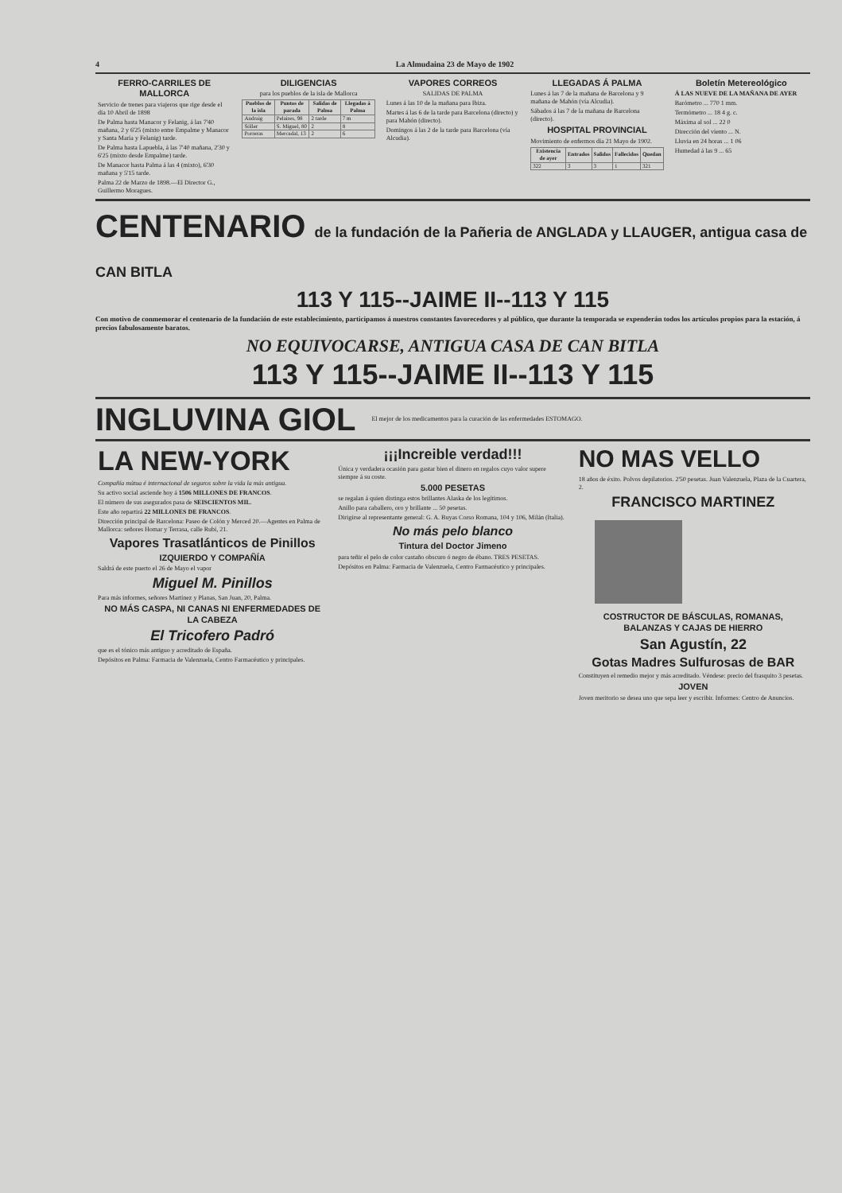4 La Almudaina 23 de Mayo de 1902
FERRO-CARRILES DE MALLORCA
Servicio de trenes para viajeros que rige desde el día 10 Abril de 1898
De Palma hasta Manacor y Felanig, á las 7'40 mañana, 2 y 6'25 (mixto entre Empalme y Manacor y Santa María y Felanig) tarde.
De Palma hasta Lapuebla, á las 7'40 mañana, 2'30 y 6'25 (mixto desde Empalme) tarde.
De Manacor hasta Palma á las 4 (mixto), 6'30 mañana y 5'15 tarde.
Palma 22 de Marzo de 1898.—El Director G., Guillermo Moragues.
DILIGENCIAS
para los pueblos de la isla de Mallorca
| Pueblos de la isla | Puntos de parada | Salidas de Palma | Llegadas á Palma |
| --- | --- | --- | --- |
| Andraig | Pelaires, 98 | 2 tarde | 7 m |
| Sóller | S. Miguel, 80 | 2 | 8 |
| Porreras | Mercadal, 13 | 2 | 6 |
VAPORES CORREOS
SALIDAS DE PALMA
Lunes á las 10 de la mañana para Ibiza.
Martes á las 6 de la tarde para Barcelona (directo) y para Mahón (directo).
Domingos á las 2 de la tarde para Barcelona (vía Alcudia).
LLEGADAS Á PALMA
Lunes á las 7 de la mañana de Barcelona y 9 mañana de Mahón (vía Alcudia).
Sábados á las 7 de la mañana de Barcelona (directo).
HOSPITAL PROVINCIAL
Movimiento de enfermos día 21 Mayo de 1902.
| Existencia de ayer | Entrados | Salidos | Fallecidos | Quedan |
| --- | --- | --- | --- | --- |
| 322 | 3 | 3 | 1 | 321 |
Boletín Metereológico
Á LAS NUEVE DE LA MAÑANA DE AYER
Barómetro ... 770 1 mm.
Termómetro ... 18 4 g. c.
Máxima al sol ... 22 0
Dirección del viento ... N.
Lluvia en 24 horas ... 1 06
Humedad á las 9 ... 65
CENTENARIO de la fundación de la Pañeria de ANGLADA y LLAUGER, antigua casa de CAN BITLA
113 Y 115--JAIME II--113 Y 115
Con motivo de conmemorar el centenario de la fundación de este establecimiento, participamos á nuestros constantes favorecedores y al público, que durante la temporada se expenderán todos los artículos propios para la estación, á precios fabulosamente baratos.
NO EQUIVOCARSE, ANTIGUA CASA DE CAN BITLA
113 Y 115--JAIME II--113 Y 115
INGLUVINA GIOL
El mejor de los medicamentos para la curación de las enfermedades ESTOMAGO.
LA NEW-YORK
Compañía mútua é internacional de seguros sobre la vida la más antigua.
Su activo social asciende hoy á 1506 MILLONES DE FRANCOS.
El número de sus asegurados pasa de SEISCIENTOS MIL.
Este año repartirá 22 MILLONES DE FRANCOS.
Dirección principal de Barcelona: Paseo de Colón y Merced 20.—Agentes en Palma de Mallorca: señores Homar y Terrasa, calle Rubí, 21.
Vapores Trasatlánticos de Pinillos
IZQUIERDO Y COMPAÑÍA
Saldrá de este puerto el 26 de Mayo el vapor
Miguel M. Pinillos
Para más informes, señores Martínez y Planas, San Juan, 20, Palma.
NO MÁS CASPA, NI CANAS NI ENFERMEDADES DE LA CABEZA
El Tricofero Padró
que es el tónico más antiguo y acreditado de España.
Depósitos en Palma: Farmacia de Valenzuela, Centro Farmacéutico y principales.
¡¡¡Increible verdad!!!
Única y verdadera ocasión para gastar bien el dinero en regalos cuyo valor supere siempre á su coste.
5.000 PESETAS
se regalan á quien distinga estos brillantes Alaska de los legítimos.
Anillo para caballero, oro y brillante ... 50 pesetas.
Dirigirse al representante general: G. A. Buyas Corso Romana, 104 y 106, Milán (Italia).
No más pelo blanco
Tintura del Doctor Jimeno
para teñir el pelo de color castaño obscuro ó negro de ébano. TRES PESETAS.
Depósitos en Palma: Farmacia de Valenzuela, Centro Farmacéutico y principales.
NO MAS VELLO
18 años de éxito. Polvos depilatorios. 2'50 pesetas. Juan Valenzuela, Plaza de la Cuartera, 2.
FRANCISCO MARTINEZ
COSTRUCTOR DE BÁSCULAS, ROMANAS, BALANZAS Y CAJAS DE HIERRO
San Agustín, 22
Gotas Madres Sulfurosas de BAR
Constituyen el remedio mejor y más acreditado. Véndese: precio del frasquito 3 pesetas.
JOVEN
Joven meritorio se desea uno que sepa leer y escribir. Informes: Centro de Anuncios.